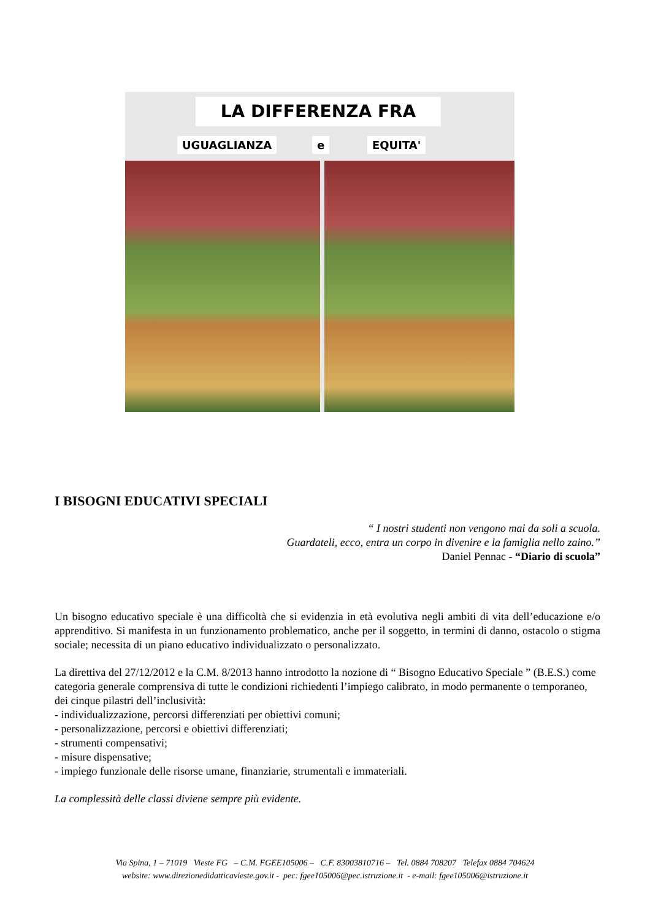LA DIFFERENZA FRA
UGUAGLIANZA e EQUITA'
I BISOGNI EDUCATIVI SPECIALI
“ I nostri studenti non vengono mai da soli a scuola.
Guardateli, ecco, entra un corpo in divenire e la famiglia nello zaino.”
Daniel Pennac - “Diario di scuola”
Un bisogno educativo speciale è una difficoltà che si evidenzia in età evolutiva negli ambiti di vita dell’educazione e/o apprenditivo. Si manifesta in un funzionamento problematico, anche per il soggetto, in termini di danno, ostacolo o stigma sociale; necessita di un piano educativo individualizzato o personalizzato.
La direttiva del 27/12/2012 e la C.M. 8/2013 hanno introdotto la nozione di “ Bisogno Educativo Speciale ” (B.E.S.) come categoria generale comprensiva di tutte le condizioni richiedenti l’impiego calibrato, in modo permanente o temporaneo, dei cinque pilastri dell’inclusività:
- individualizzazione, percorsi differenziati per obiettivi comuni;
- personalizzazione, percorsi e obiettivi differenziati;
- strumenti compensativi;
- misure dispensative;
- impiego funzionale delle risorse umane, finanziarie, strumentali e immateriali.
La complessità delle classi diviene sempre più evidente.
Via Spina, 1 – 71019 Vieste FG – C.M. FGEE105006 – C.F. 83003810716 – Tel. 0884 708207 Telefax 0884 704624
website: www.direzionedidatticavieste.gov.it - pec: fgee105006@pec.istruzione.it - e-mail: fgee105006@istruzione.it